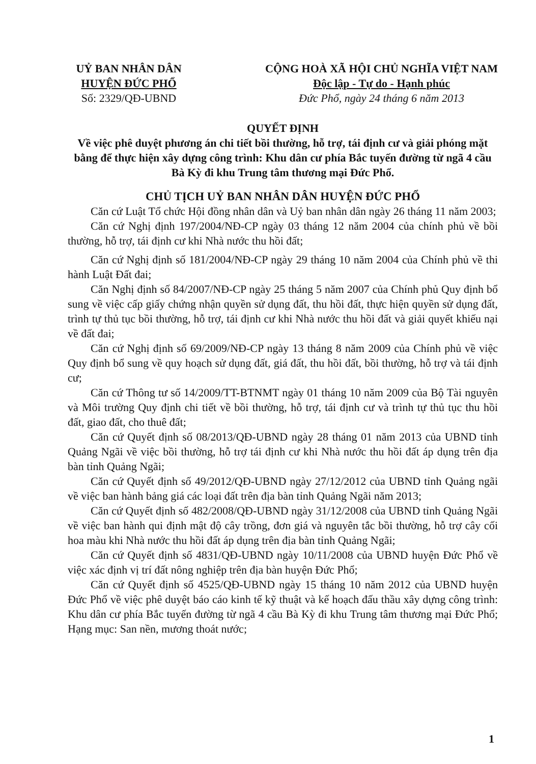UỶ BAN NHÂN DÂN
HUYỆN ĐỨC PHỔ
Số: 2329/QĐ-UBND
CỘNG HOÀ XÃ HỘI CHỦ NGHĨA VIỆT NAM
Độc lập - Tự do - Hạnh phúc
Đức Phổ, ngày 24 tháng 6 năm 2013
QUYẾT ĐỊNH
Về việc phê duyệt phương án chi tiết bồi thường, hỗ trợ, tái định cư và giải phóng mặt bằng để thực hiện xây dựng công trình: Khu dân cư phía Bắc tuyến đường từ ngã 4 cầu Bà Kỳ đi khu Trung tâm thương mại Đức Phổ.
CHỦ TỊCH UỶ BAN NHÂN DÂN HUYỆN ĐỨC PHỔ
Căn cứ Luật Tổ chức Hội đồng nhân dân và Uỷ ban nhân dân ngày 26 tháng 11 năm 2003;
Căn cứ Nghị định 197/2004/NĐ-CP ngày 03 tháng 12 năm 2004 của chính phủ về bồi thường, hỗ trợ, tái định cư khi Nhà nước thu hồi đất;
Căn cứ Nghị định số 181/2004/NĐ-CP ngày 29 tháng 10 năm 2004 của Chính phủ về thi hành Luật Đất đai;
Căn Nghị định số 84/2007/NĐ-CP ngày 25 tháng 5 năm 2007 của Chính phủ Quy định bổ sung về việc cấp giấy chứng nhận quyền sử dụng đất, thu hồi đất, thực hiện quyền sử dụng đất, trình tự thủ tục bồi thường, hỗ trợ, tái định cư khi Nhà nước thu hồi đất và giải quyết khiếu nại về đất đai;
Căn cứ Nghị định số 69/2009/NĐ-CP ngày 13 tháng 8 năm 2009 của Chính phủ về việc Quy định bổ sung về quy hoạch sử dụng đất, giá đất, thu hồi đất, bồi thường, hỗ trợ và tái định cư;
Căn cứ Thông tư số 14/2009/TT-BTNMT ngày 01 tháng 10 năm 2009 của Bộ Tài nguyên và Môi trường Quy định chi tiết về bồi thường, hỗ trợ, tái định cư và trình tự thủ tục thu hồi đất, giao đất, cho thuê đất;
Căn cứ Quyết định số 08/2013/QĐ-UBND ngày 28 tháng 01 năm 2013 của UBND tỉnh Quảng Ngãi về việc bồi thường, hỗ trợ tái định cư khi Nhà nước thu hồi đất áp dụng trên địa bàn tỉnh Quảng Ngãi;
Căn cứ Quyết định số 49/2012/QĐ-UBND ngày 27/12/2012 của UBND tỉnh Quảng ngãi về việc ban hành bảng giá các loại đất trên địa bàn tỉnh Quảng Ngãi năm 2013;
Căn cứ Quyết định số 482/2008/QĐ-UBND ngày 31/12/2008 của UBND tỉnh Quảng Ngãi về việc ban hành qui định mật độ cây trồng, đơn giá và nguyên tắc bồi thường, hỗ trợ cây cối hoa màu khi Nhà nước thu hồi đất áp dụng trên địa bàn tỉnh Quảng Ngãi;
Căn cứ Quyết định số 4831/QĐ-UBND ngày 10/11/2008 của UBND huyện Đức Phổ về việc xác định vị trí đất nông nghiệp trên địa bàn huyện Đức Phổ;
Căn cứ Quyết định số 4525/QĐ-UBND ngày 15 tháng 10 năm 2012 của UBND huyện Đức Phổ về việc phê duyệt báo cáo kinh tế kỹ thuật và kế hoạch đấu thầu xây dựng công trình: Khu dân cư phía Bắc tuyến đường từ ngã 4 cầu Bà Kỳ đi khu Trung tâm thương mại Đức Phổ; Hạng mục: San nền, mương thoát nước;
1